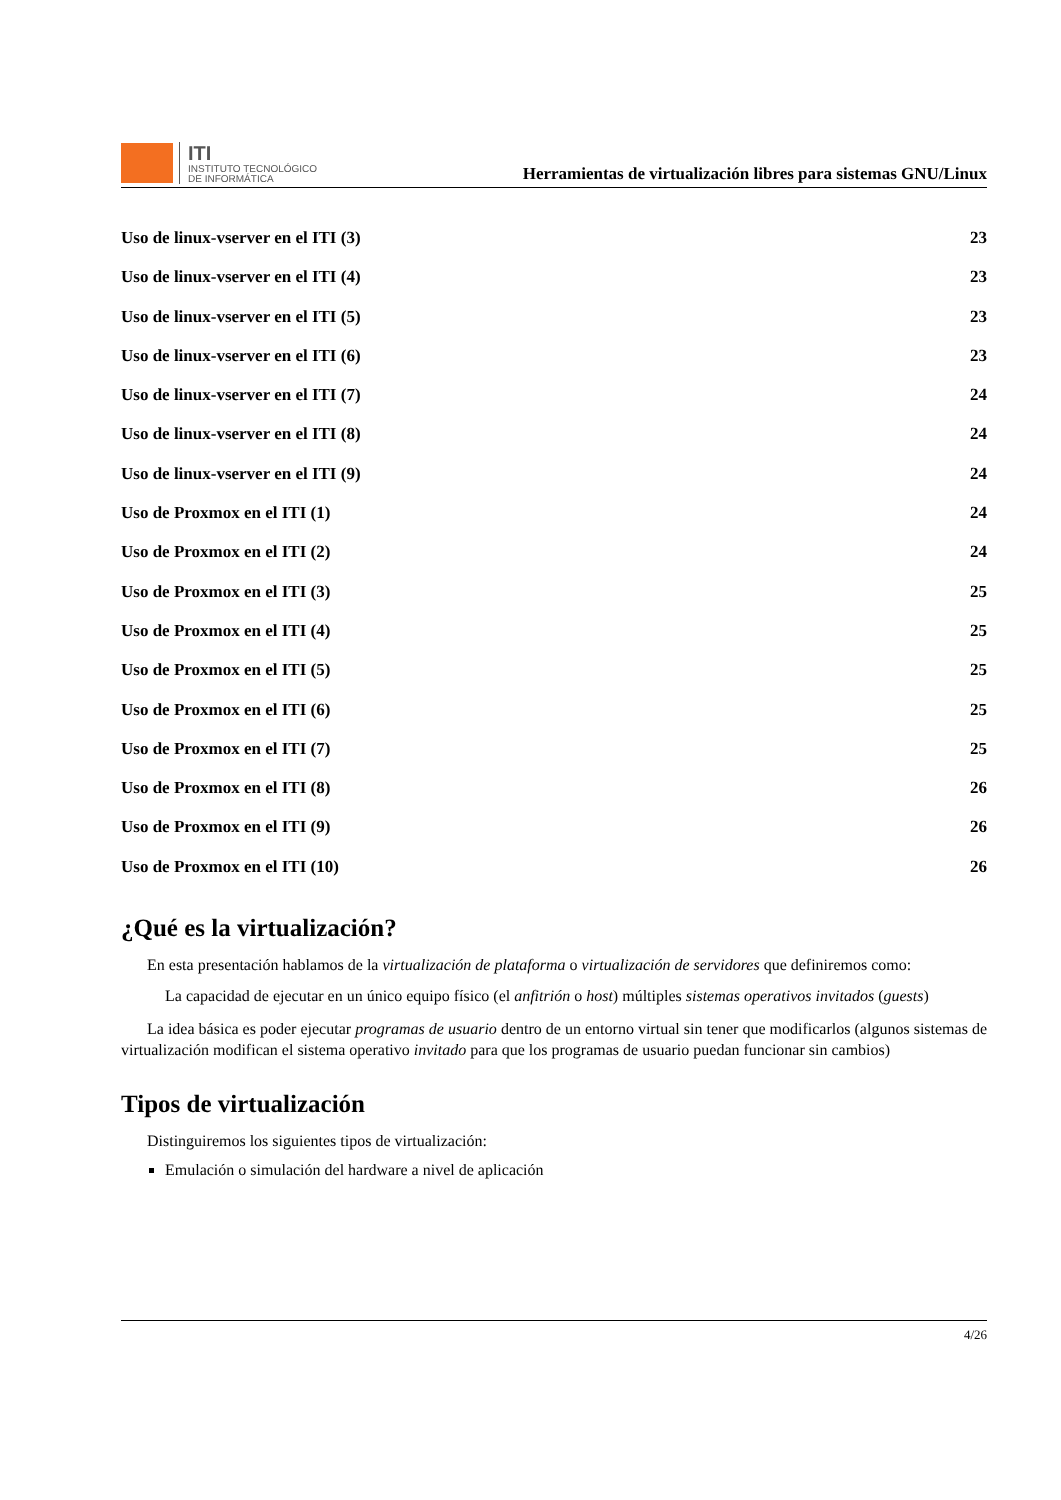ITI
INSTITUTO TECNOLÓGICO
DE INFORMÁTICA
Herramientas de virtualización libres para sistemas GNU/Linux
Uso de linux-vserver en el ITI (3) 23
Uso de linux-vserver en el ITI (4) 23
Uso de linux-vserver en el ITI (5) 23
Uso de linux-vserver en el ITI (6) 23
Uso de linux-vserver en el ITI (7) 24
Uso de linux-vserver en el ITI (8) 24
Uso de linux-vserver en el ITI (9) 24
Uso de Proxmox en el ITI (1) 24
Uso de Proxmox en el ITI (2) 24
Uso de Proxmox en el ITI (3) 25
Uso de Proxmox en el ITI (4) 25
Uso de Proxmox en el ITI (5) 25
Uso de Proxmox en el ITI (6) 25
Uso de Proxmox en el ITI (7) 25
Uso de Proxmox en el ITI (8) 26
Uso de Proxmox en el ITI (9) 26
Uso de Proxmox en el ITI (10) 26
¿Qué es la virtualización?
En esta presentación hablamos de la virtualización de plataforma o virtualización de servidores que definiremos como:
La capacidad de ejecutar en un único equipo físico (el anfitrión o host) múltiples sistemas operativos invitados (guests)
La idea básica es poder ejecutar programas de usuario dentro de un entorno virtual sin tener que modificarlos (algunos sistemas de virtualización modifican el sistema operativo invitado para que los programas de usuario puedan funcionar sin cambios)
Tipos de virtualización
Distinguiremos los siguientes tipos de virtualización:
Emulación o simulación del hardware a nivel de aplicación
4/26